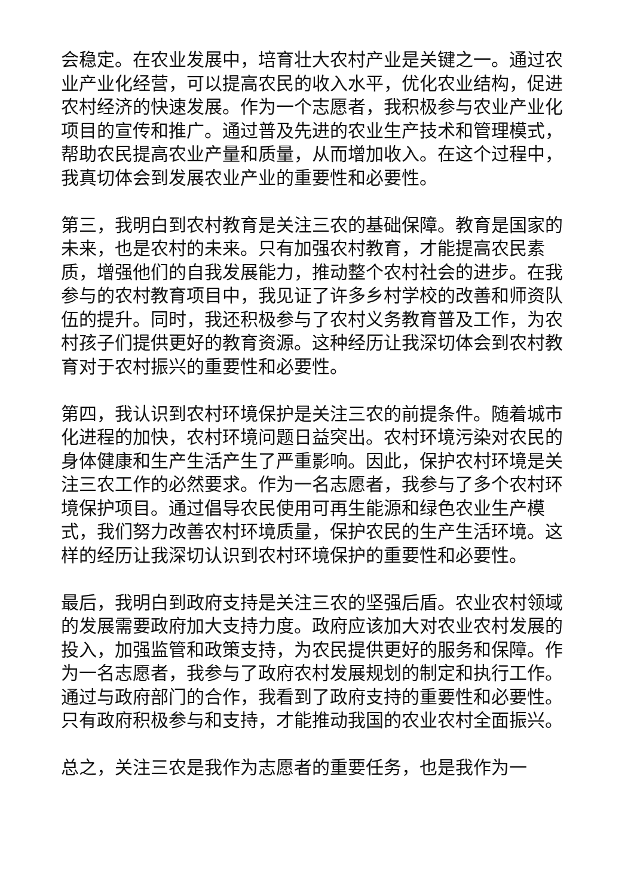会稳定。在农业发展中，培育壮大农村产业是关键之一。通过农业产业化经营，可以提高农民的收入水平，优化农业结构，促进农村经济的快速发展。作为一个志愿者，我积极参与农业产业化项目的宣传和推广。通过普及先进的农业生产技术和管理模式，帮助农民提高农业产量和质量，从而增加收入。在这个过程中，我真切体会到发展农业产业的重要性和必要性。
第三，我明白到农村教育是关注三农的基础保障。教育是国家的未来，也是农村的未来。只有加强农村教育，才能提高农民素质，增强他们的自我发展能力，推动整个农村社会的进步。在我参与的农村教育项目中，我见证了许多乡村学校的改善和师资队伍的提升。同时，我还积极参与了农村义务教育普及工作，为农村孩子们提供更好的教育资源。这种经历让我深切体会到农村教育对于农村振兴的重要性和必要性。
第四，我认识到农村环境保护是关注三农的前提条件。随着城市化进程的加快，农村环境问题日益突出。农村环境污染对农民的身体健康和生产生活产生了严重影响。因此，保护农村环境是关注三农工作的必然要求。作为一名志愿者，我参与了多个农村环境保护项目。通过倡导农民使用可再生能源和绿色农业生产模式，我们努力改善农村环境质量，保护农民的生产生活环境。这样的经历让我深切认识到农村环境保护的重要性和必要性。
最后，我明白到政府支持是关注三农的坚强后盾。农业农村领域的发展需要政府加大支持力度。政府应该加大对农业农村发展的投入，加强监管和政策支持，为农民提供更好的服务和保障。作为一名志愿者，我参与了政府农村发展规划的制定和执行工作。通过与政府部门的合作，我看到了政府支持的重要性和必要性。只有政府积极参与和支持，才能推动我国的农业农村全面振兴。
总之，关注三农是我作为志愿者的重要任务，也是我作为一